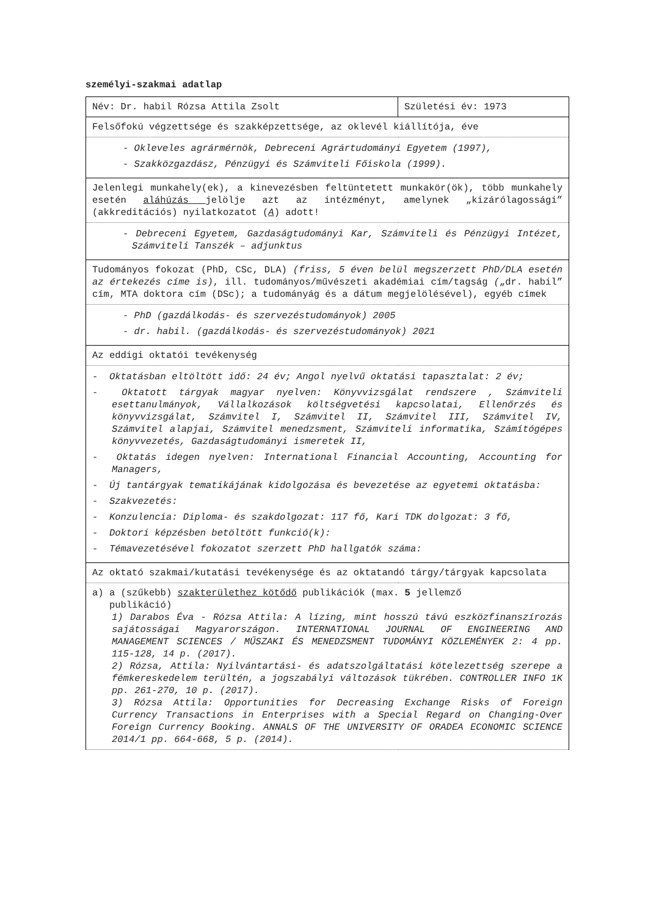személyi-szakmai adatlap
| Név: Dr. habil Rózsa Attila Zsolt | Születési év: 1973 |
| Felsőfokú végzettsége és szakképzettsége, az oklevél kiállítója, éve | |
| - Okleveles agrármérnök, Debreceni Agrártudományi Egyetem (1997), - Szakközgazdász, Pénzügyi és Számviteli Főiskola (1999). | |
| Jelenlegi munkahely(ek), a kinevezésben feltüntetett munkakör(ök), több munkahely esetén aláhúzás jelölje azt az intézményt, amelynek „kizárólagossági” (akkreditációs) nyilatkozatot ( A ) adott! | |
| - Debreceni Egyetem, Gazdaságtudományi Kar, Számviteli és Pénzügyi Intézet, Számviteli Tanszék – adjunktus | |
| Tudományos fokozat (PhD, CSc, DLA) (friss, 5 éven belül megszerzett PhD/DLA esetén az értekezés címe is) , ill. tudományos/művészeti akadémiai cím/tagság ( „dr. habil” cím, MTA doktora cím (DSc); a tudományág és a dátum megjelölésével), egyéb címek | |
| - PhD (gazdálkodás- és szervezéstudományok) 2005 - dr. habil. (gazdálkodás- és szervezéstudományok) 2021 | |
| Az eddigi oktatói tevékenység | |
| - Oktatásban eltöltött idő: 24 év; Angol nyelvű oktatási tapasztalat: 2 év; - Oktatott tárgyak magyar nyelven: Könyvvizsgálat rendszere , Számviteli esettanulmányok, Vállalkozások költségvetési kapcsolatai, Ellenőrzés és könyvvizsgálat, Számvitel I, Számvitel II, Számvitel III, Számvitel IV, Számvitel alapjai, Számvitel menedzsment, Számviteli informatika, Számítógépes könyvvezetés, Gazdaságtudományi ismeretek II, - Oktatás idegen nyelven: International Financial Accounting, Accounting for Managers, - Új tantárgyak tematikájának kidolgozása és bevezetése az egyetemi oktatásba: - Szakvezetés: - Konzulencia: Diploma- és szakdolgozat: 117 fő, Kari TDK dolgozat: 3 fő, - Doktori képzésben betöltött funkció(k): - Témavezetésével fokozatot szerzett PhD hallgatók száma: | |
| Az oktató szakmai/kutatási tevékenysége és az oktatandó tárgy/tárgyak kapcsolata | |
| a) a (szűkebb) szakterülethez kötődő publikációk (max. 5 jellemző publikáció) 1) Darabos Éva - Rózsa Attila: A lízing, mint hosszú távú eszközfinanszírozás sajátosságai Magyarországon. INTERNATIONAL JOURNAL OF ENGINEERING AND MANAGEMENT SCIENCES / MŰSZAKI ÉS MENEDZSMENT TUDOMÁNYI KÖZLEMÉNYEK 2: 4 pp. 115-128, 14 p. (2017). 2) Rózsa, Attila: Nyilvántartási- és adatszolgáltatási kötelezettség szerepe a fémkereskedelem terültén, a jogszabályi változások tükrében. CONTROLLER INFO 1K pp. 261-270, 10 p. (2017). 3) Rózsa Attila: Opportunities for Decreasing Exchange Risks of Foreign Currency Transactions in Enterprises with a Special Regard on Changing-Over Foreign Currency Booking. ANNALS OF THE UNIVERSITY OF ORADEA ECONOMIC SCIENCE 2014/1 pp. 664-668, 5 p. (2014). | |